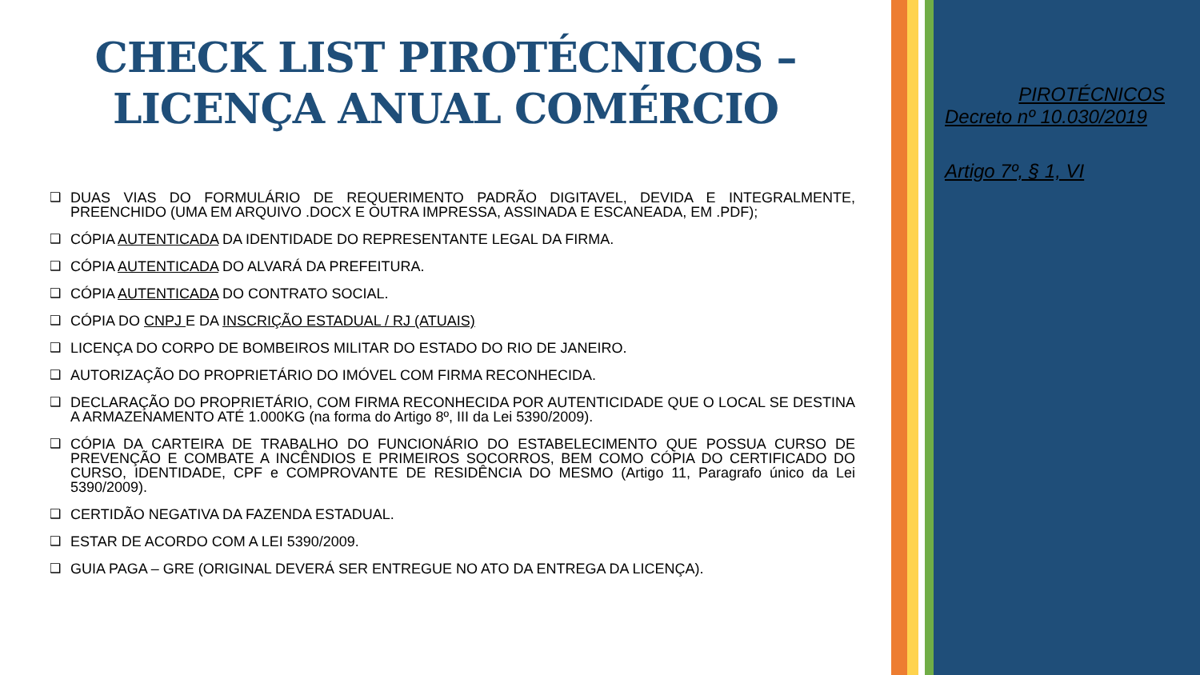CHECK LIST PIROTÉCNICOS –
LICENÇA ANUAL COMÉRCIO
❑ DUAS VIAS DO FORMULÁRIO DE REQUERIMENTO PADRÃO DIGITAVEL, DEVIDA E INTEGRALMENTE, PREENCHIDO (UMA EM ARQUIVO .DOCX E OUTRA IMPRESSA, ASSINADA E ESCANEADA, EM .PDF);
❑ CÓPIA AUTENTICADA DA IDENTIDADE DO REPRESENTANTE LEGAL DA FIRMA.
❑ CÓPIA AUTENTICADA DO ALVARÁ DA PREFEITURA.
❑ CÓPIA AUTENTICADA DO CONTRATO SOCIAL.
❑ CÓPIA DO CNPJ E DA INSCRIÇÃO ESTADUAL / RJ (ATUAIS)
❑ LICENÇA DO CORPO DE BOMBEIROS MILITAR DO ESTADO DO RIO DE JANEIRO.
❑ AUTORIZAÇÃO DO PROPRIETÁRIO DO IMÓVEL COM FIRMA RECONHECIDA.
❑ DECLARAÇÃO DO PROPRIETÁRIO, COM FIRMA RECONHECIDA POR AUTENTICIDADE QUE O LOCAL SE DESTINA A ARMAZENAMENTO ATÉ 1.000KG (na forma do Artigo 8º, III da Lei 5390/2009).
❑ CÓPIA DA CARTEIRA DE TRABALHO DO FUNCIONÁRIO DO ESTABELECIMENTO QUE POSSUA CURSO DE PREVENÇÃO E COMBATE A INCÊNDIOS E PRIMEIROS SOCORROS, BEM COMO CÓPIA DO CERTIFICADO DO CURSO, IDENTIDADE, CPF e COMPROVANTE DE RESIDÊNCIA DO MESMO (Artigo 11, Paragrafo único da Lei 5390/2009).
❑ CERTIDÃO NEGATIVA DA FAZENDA ESTADUAL.
❑ ESTAR DE ACORDO COM A LEI 5390/2009.
❑ GUIA PAGA – GRE (ORIGINAL DEVERÁ SER ENTREGUE NO ATO DA ENTREGA DA LICENÇA).
PIROTÉCNICOS
Decreto nº 10.030/2019
Artigo 7º, § 1, VI